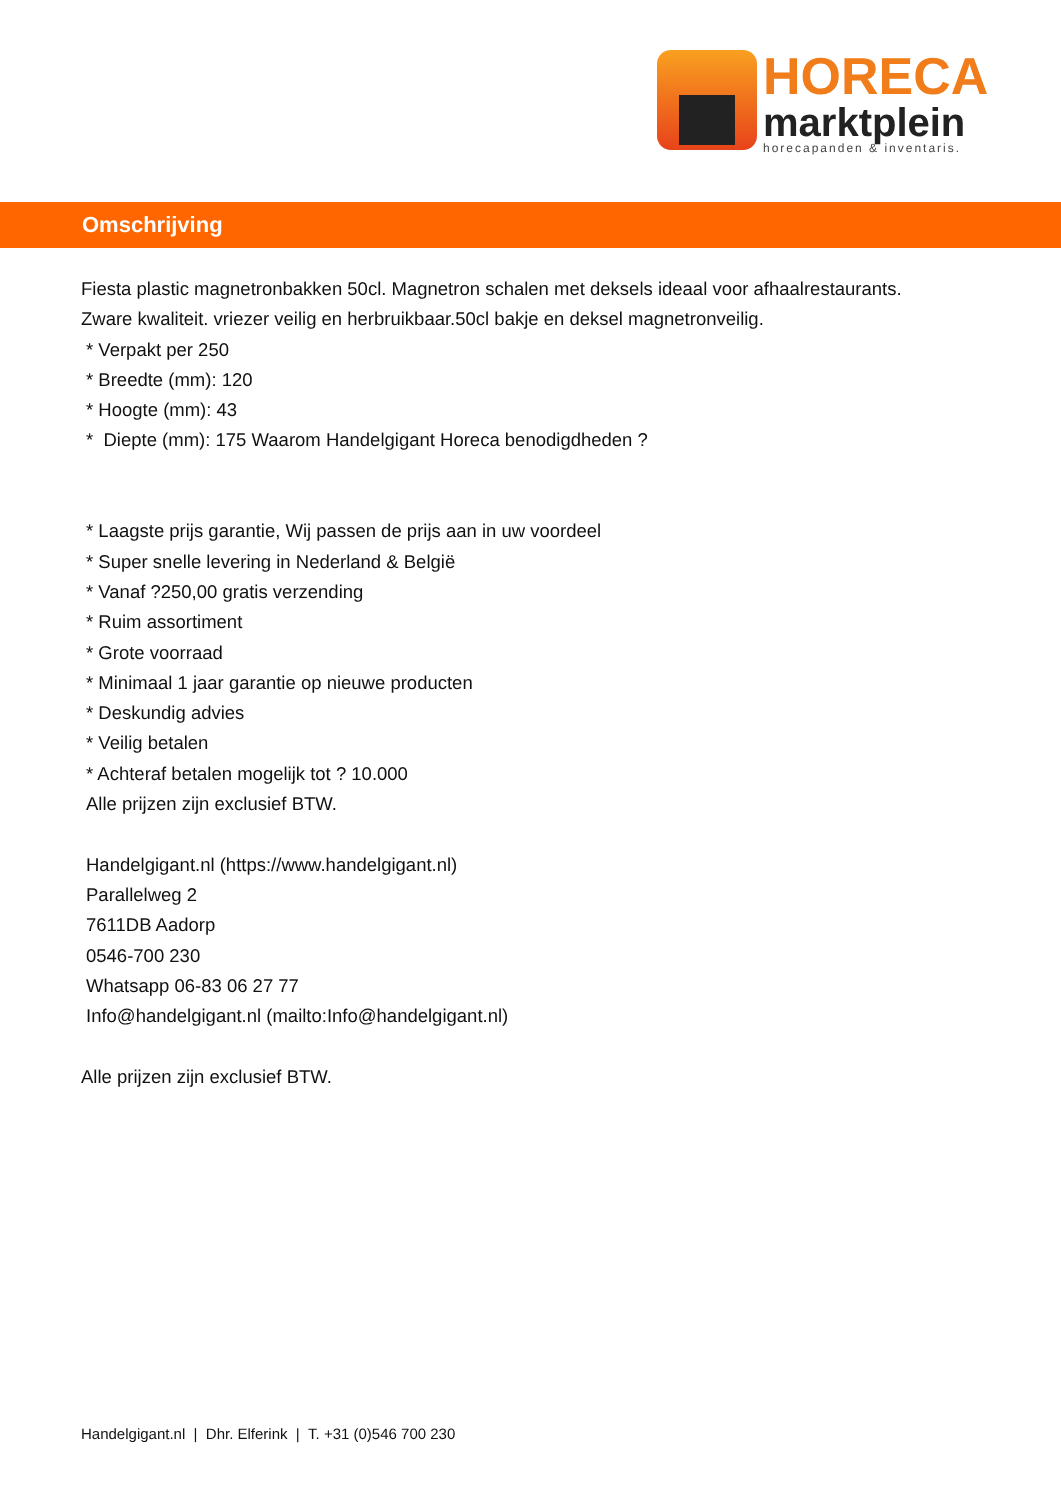HORECA
marktplein
horecapanden & inventaris.
Omschrijving
Fiesta plastic magnetronbakken 50cl. Magnetron schalen met deksels ideaal voor afhaalrestaurants.
Zware kwaliteit. vriezer veilig en herbruikbaar.50cl bakje en deksel magnetronveilig.
* Verpakt per 250
* Breedte (mm): 120
* Hoogte (mm): 43
* Diepte (mm): 175 Waarom Handelgigant Horeca benodigdheden ?
* Laagste prijs garantie, Wij passen de prijs aan in uw voordeel
* Super snelle levering in Nederland & België
* Vanaf ?250,00 gratis verzending
* Ruim assortiment
* Grote voorraad
* Minimaal 1 jaar garantie op nieuwe producten
* Deskundig advies
* Veilig betalen
* Achteraf betalen mogelijk tot ? 10.000
Alle prijzen zijn exclusief BTW.
Handelgigant.nl (https://www.handelgigant.nl)
Parallelweg 2
7611DB Aadorp
0546-700 230
Whatsapp 06-83 06 27 77
Info@handelgigant.nl (mailto:Info@handelgigant.nl)
Alle prijzen zijn exclusief BTW.
Handelgigant.nl | Dhr. Elferink | T. +31 (0)546 700 230